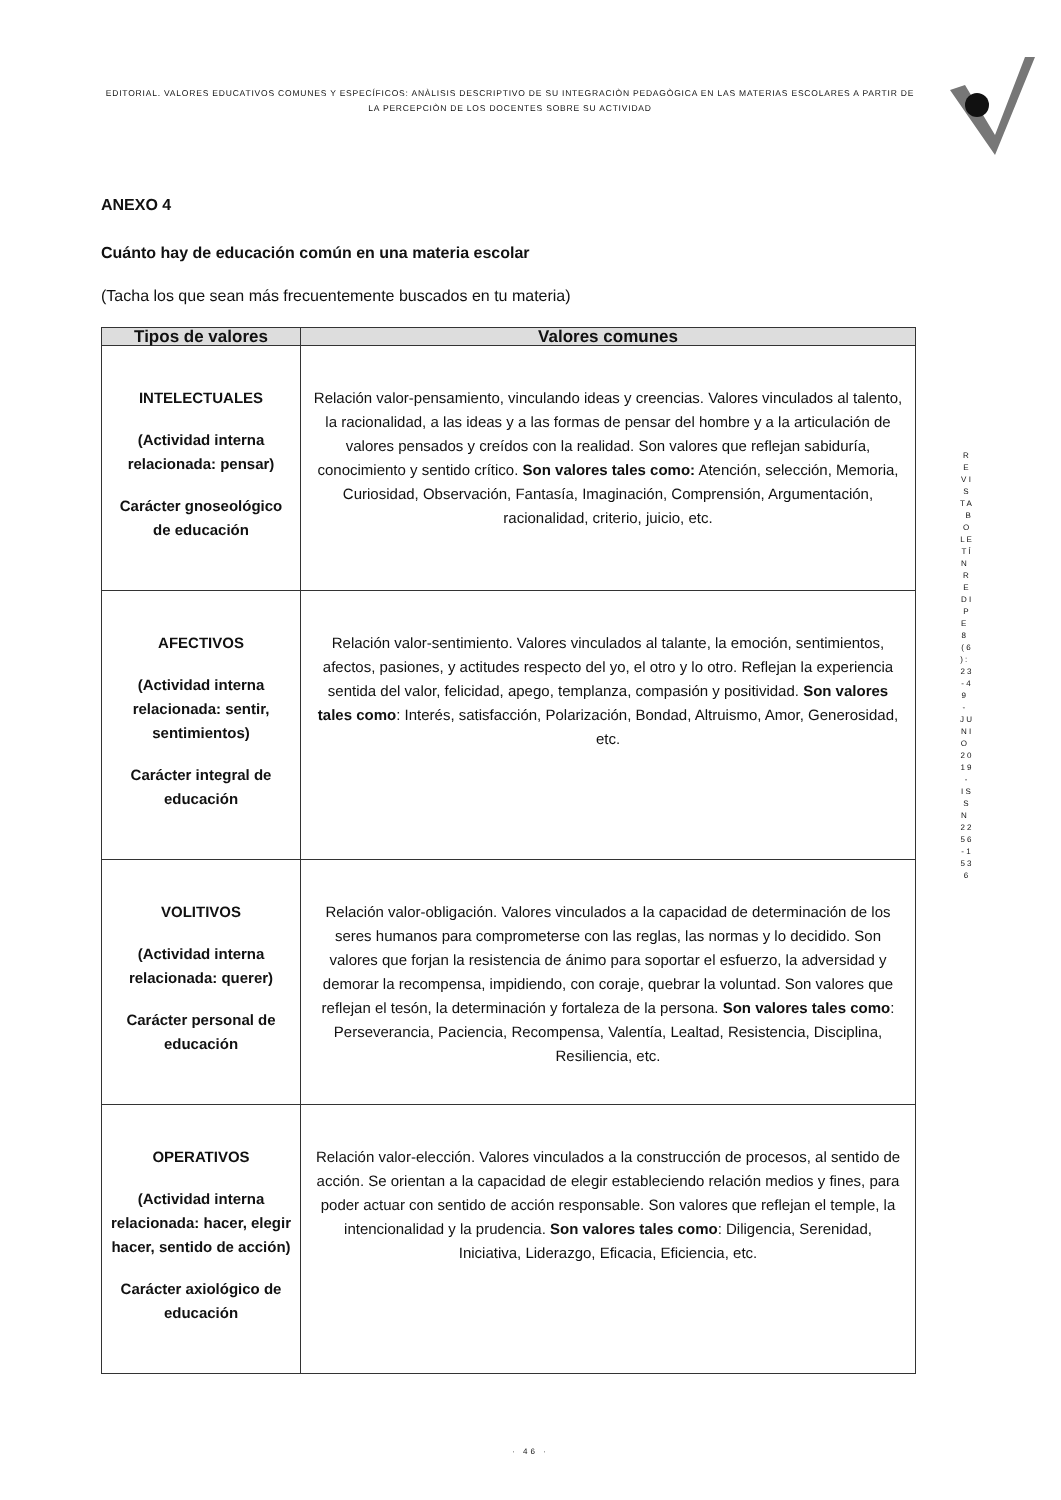EDITORIAL. VALORES EDUCATIVOS COMUNES Y ESPECÍFICOS: ANÀLISIS DESCRIPTIVO DE SU INTEGRACIÒN PEDAGÒGICA EN LAS MATERIAS ESCOLARES A PARTIR DE LA PERCEPCIÒN DE LOS DOCENTES SOBRE SU ACTIVIDAD
R E V I S T A B O L E T Í N R E D I P E 8 ( 6 ) : 2 3 - 4 9 - J U N I O 2 0 1 9 - I S S N 2 2 5 6 - 1 5 3 6
ANEXO 4
Cuánto hay de educación común en una materia escolar
(Tacha los que sean más frecuentemente buscados en tu materia)
| Tipos de valores | Valores comunes |
| --- | --- |
| INTELECTUALES (Actividad interna relacionada: pensar) Carácter gnoseológico de educación | Relación valor-pensamiento, vinculando ideas y creencias. Valores vinculados al talento, la racionalidad, a las ideas y a las formas de pensar del hombre y a la articulación de valores pensados y creídos con la realidad. Son valores que reflejan sabiduría, conocimiento y sentido crítico. Son valores tales como: Atención, selección, Memoria, Curiosidad, Observación, Fantasía, Imaginación, Comprensión, Argumentación, racionalidad, criterio, juicio, etc. |
| AFECTIVOS (Actividad interna relacionada: sentir, sentimientos) Carácter integral de educación | Relación valor-sentimiento. Valores vinculados al talante, la emoción, sentimientos, afectos, pasiones, y actitudes respecto del yo, el otro y lo otro. Reflejan la experiencia sentida del valor, felicidad, apego, templanza, compasión y positividad. Son valores tales como : Interés, satisfacción, Polarización, Bondad, Altruismo, Amor, Generosidad, etc. |
| VOLITIVOS (Actividad interna relacionada: querer) Carácter personal de educación | Relación valor-obligación. Valores vinculados a la capacidad de determinación de los seres humanos para comprometerse con las reglas, las normas y lo decidido. Son valores que forjan la resistencia de ánimo para soportar el esfuerzo, la adversidad y demorar la recompensa, impidiendo, con coraje, quebrar la voluntad. Son valores que reflejan el tesón, la determinación y fortaleza de la persona. Son valores tales como : Perseverancia, Paciencia, Recompensa, Valentía, Lealtad, Resistencia, Disciplina, Resiliencia, etc. |
| OPERATIVOS (Actividad interna relacionada: hacer, elegir hacer, sentido de acción) Carácter axiológico de educación | Relación valor-elección. Valores vinculados a la construcción de procesos, al sentido de acción. Se orientan a la capacidad de elegir estableciendo relación medios y fines, para poder actuar con sentido de acción responsable. Son valores que reflejan el temple, la intencionalidad y la prudencia. Son valores tales como : Diligencia, Serenidad, Iniciativa, Liderazgo, Eficacia, Eficiencia, etc. |
· 46 ·